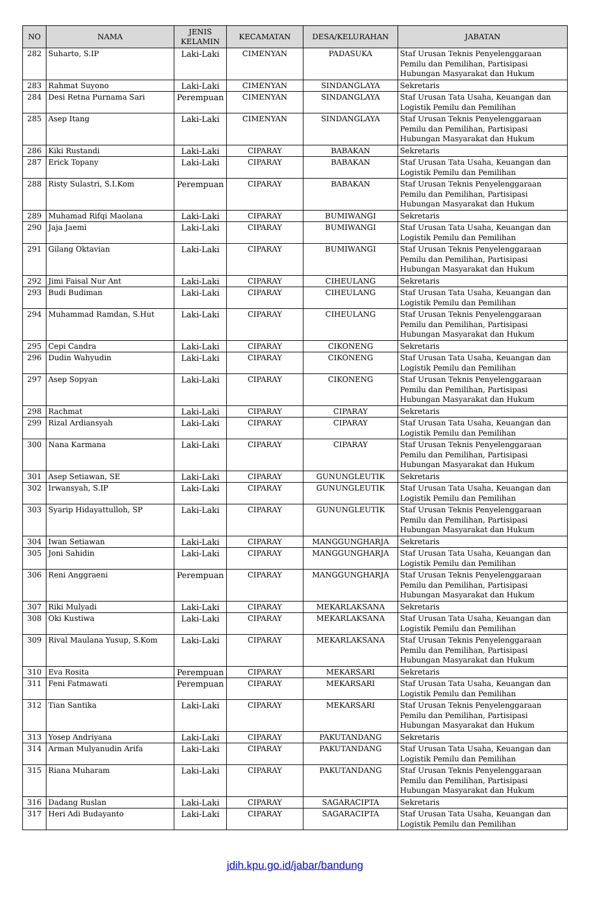| NO | NAMA | JENIS KELAMIN | KECAMATAN | DESA/KELURAHAN | JABATAN |
| --- | --- | --- | --- | --- | --- |
| 282 | Suharto, S.IP | Laki-Laki | CIMENYAN | PADASUKA | Staf Urusan Teknis Penyelenggaraan Pemilu dan Pemilihan, Partisipasi Hubungan Masyarakat dan Hukum |
| 283 | Rahmat Suyono | Laki-Laki | CIMENYAN | SINDANGLAYA | Sekretaris |
| 284 | Desi Retna Purnama Sari | Perempuan | CIMENYAN | SINDANGLAYA | Staf Urusan Tata Usaha, Keuangan dan Logistik Pemilu dan Pemilihan |
| 285 | Asep Itang | Laki-Laki | CIMENYAN | SINDANGLAYA | Staf Urusan Teknis Penyelenggaraan Pemilu dan Pemilihan, Partisipasi Hubungan Masyarakat dan Hukum |
| 286 | Kiki Rustandi | Laki-Laki | CIPARAY | BABAKAN | Sekretaris |
| 287 | Erick Topany | Laki-Laki | CIPARAY | BABAKAN | Staf Urusan Tata Usaha, Keuangan dan Logistik Pemilu dan Pemilihan |
| 288 | Risty Sulastri, S.I.Kom | Perempuan | CIPARAY | BABAKAN | Staf Urusan Teknis Penyelenggaraan Pemilu dan Pemilihan, Partisipasi Hubungan Masyarakat dan Hukum |
| 289 | Muhamad Rifqi Maolana | Laki-Laki | CIPARAY | BUMIWANGI | Sekretaris |
| 290 | Jaja Jaemi | Laki-Laki | CIPARAY | BUMIWANGI | Staf Urusan Tata Usaha, Keuangan dan Logistik Pemilu dan Pemilihan |
| 291 | Gilang Oktavian | Laki-Laki | CIPARAY | BUMIWANGI | Staf Urusan Teknis Penyelenggaraan Pemilu dan Pemilihan, Partisipasi Hubungan Masyarakat dan Hukum |
| 292 | Jimi Faisal Nur Ant | Laki-Laki | CIPARAY | CIHEULANG | Sekretaris |
| 293 | Budi Budiman | Laki-Laki | CIPARAY | CIHEULANG | Staf Urusan Tata Usaha, Keuangan dan Logistik Pemilu dan Pemilihan |
| 294 | Muhammad Ramdan, S.Hut | Laki-Laki | CIPARAY | CIHEULANG | Staf Urusan Teknis Penyelenggaraan Pemilu dan Pemilihan, Partisipasi Hubungan Masyarakat dan Hukum |
| 295 | Cepi Candra | Laki-Laki | CIPARAY | CIKONENG | Sekretaris |
| 296 | Dudin Wahyudin | Laki-Laki | CIPARAY | CIKONENG | Staf Urusan Tata Usaha, Keuangan dan Logistik Pemilu dan Pemilihan |
| 297 | Asep Sopyan | Laki-Laki | CIPARAY | CIKONENG | Staf Urusan Teknis Penyelenggaraan Pemilu dan Pemilihan, Partisipasi Hubungan Masyarakat dan Hukum |
| 298 | Rachmat | Laki-Laki | CIPARAY | CIPARAY | Sekretaris |
| 299 | Rizal Ardiansyah | Laki-Laki | CIPARAY | CIPARAY | Staf Urusan Tata Usaha, Keuangan dan Logistik Pemilu dan Pemilihan |
| 300 | Nana Karmana | Laki-Laki | CIPARAY | CIPARAY | Staf Urusan Teknis Penyelenggaraan Pemilu dan Pemilihan, Partisipasi Hubungan Masyarakat dan Hukum |
| 301 | Asep Setiawan, SE | Laki-Laki | CIPARAY | GUNUNGLEUTIK | Sekretaris |
| 302 | Irwansyah, S.IP | Laki-Laki | CIPARAY | GUNUNGLEUTIK | Staf Urusan Tata Usaha, Keuangan dan Logistik Pemilu dan Pemilihan |
| 303 | Syarip Hidayattulloh, SP | Laki-Laki | CIPARAY | GUNUNGLEUTIK | Staf Urusan Teknis Penyelenggaraan Pemilu dan Pemilihan, Partisipasi Hubungan Masyarakat dan Hukum |
| 304 | Iwan Setiawan | Laki-Laki | CIPARAY | MANGGUNGHARJA | Sekretaris |
| 305 | Joni Sahidin | Laki-Laki | CIPARAY | MANGGUNGHARJA | Staf Urusan Tata Usaha, Keuangan dan Logistik Pemilu dan Pemilihan |
| 306 | Reni Anggraeni | Perempuan | CIPARAY | MANGGUNGHARJA | Staf Urusan Teknis Penyelenggaraan Pemilu dan Pemilihan, Partisipasi Hubungan Masyarakat dan Hukum |
| 307 | Riki Mulyadi | Laki-Laki | CIPARAY | MEKARLAKSANA | Sekretaris |
| 308 | Oki Kustiwa | Laki-Laki | CIPARAY | MEKARLAKSANA | Staf Urusan Tata Usaha, Keuangan dan Logistik Pemilu dan Pemilihan |
| 309 | Rival Maulana Yusup, S.Kom | Laki-Laki | CIPARAY | MEKARLAKSANA | Staf Urusan Teknis Penyelenggaraan Pemilu dan Pemilihan, Partisipasi Hubungan Masyarakat dan Hukum |
| 310 | Eva Rosita | Perempuan | CIPARAY | MEKARSARI | Sekretaris |
| 311 | Feni Fatmawati | Perempuan | CIPARAY | MEKARSARI | Staf Urusan Tata Usaha, Keuangan dan Logistik Pemilu dan Pemilihan |
| 312 | Tian Santika | Laki-Laki | CIPARAY | MEKARSARI | Staf Urusan Teknis Penyelenggaraan Pemilu dan Pemilihan, Partisipasi Hubungan Masyarakat dan Hukum |
| 313 | Yosep Andriyana | Laki-Laki | CIPARAY | PAKUTANDANG | Sekretaris |
| 314 | Arman Mulyanudin Arifa | Laki-Laki | CIPARAY | PAKUTANDANG | Staf Urusan Tata Usaha, Keuangan dan Logistik Pemilu dan Pemilihan |
| 315 | Riana Muharam | Laki-Laki | CIPARAY | PAKUTANDANG | Staf Urusan Teknis Penyelenggaraan Pemilu dan Pemilihan, Partisipasi Hubungan Masyarakat dan Hukum |
| 316 | Dadang Ruslan | Laki-Laki | CIPARAY | SAGARACIPTA | Sekretaris |
| 317 | Heri Adi Budayanto | Laki-Laki | CIPARAY | SAGARACIPTA | Staf Urusan Tata Usaha, Keuangan dan Logistik Pemilu dan Pemilihan |
jdih.kpu.go.id/jabar/bandung